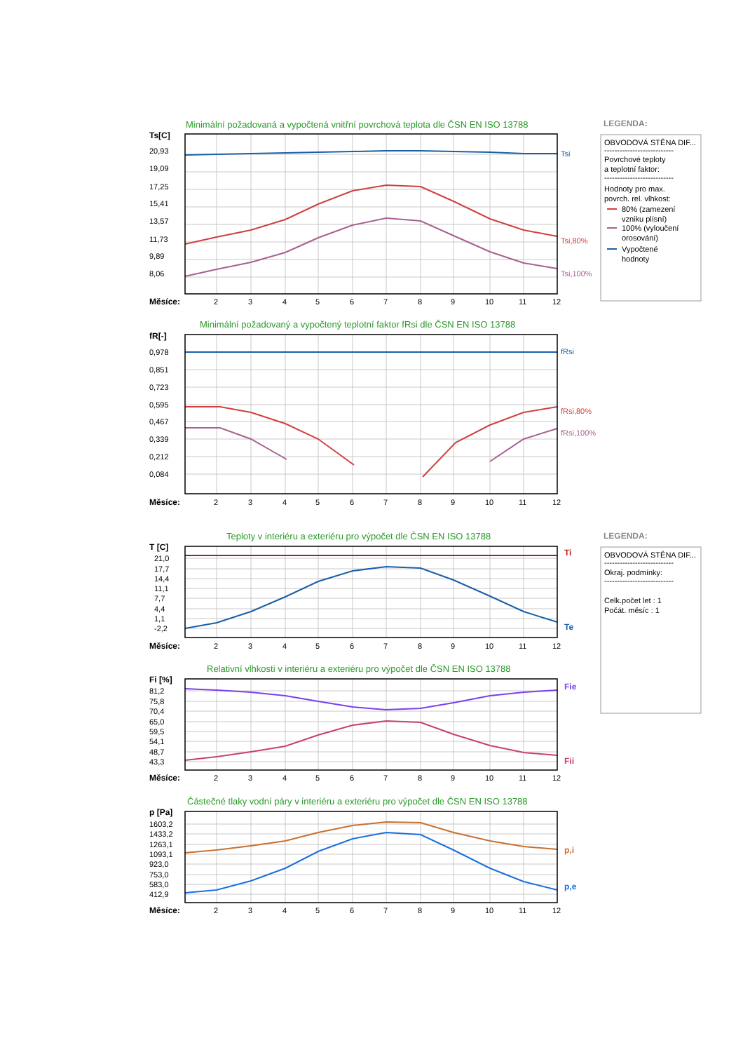Minimální požadovaná a vypočtená vnitřní povrchová teplota dle ČSN EN ISO 13788
Ts[C]
20,93
19,09
17,25
15,41
13,57
11,73
9,89
8,06
Tsi
Tsi,80%
Tsi,100%
Měsíce:
2
3
4
5
6
7
8
9
10
11
12
LEGENDA:
OBVODOVÁ STĚNA DIF...
---------------------------
Povrchové teploty
a teplotní faktor:
---------------------------
Hodnoty pro max.
povrch. rel. vlhkost:
80% (zamezení
vzniku plísní)
100% (vyloučení
orosování)
Vypočtené
hodnoty
Minimální požadovaný a vypočtený teplotní faktor fRsi dle ČSN EN ISO 13788
fR[-]
0,978
0,851
0,723
0,595
0,467
0,339
0,212
0,084
fRsi
fRsi,80%
fRsi,100%
Měsíce:
2
3
4
5
6
7
8
9
10
11
12
Teploty v interiéru a exteriéru pro výpočet dle ČSN EN ISO 13788
T [C]
21,0
17,7
14,4
11,1
7,7
4,4
1,1
-2,2
Ti
Te
Měsíce:
2
3
4
5
6
7
8
9
10
11
12
LEGENDA:
OBVODOVÁ STĚNA DIF...
---------------------------
Okraj. podmínky:
---------------------------
Celk.počet let : 1
Počát. měsíc : 1
Relativní vlhkosti v interiéru a exteriéru pro výpočet dle ČSN EN ISO 13788
Fi [%]
81,2
75,8
70,4
65,0
59,5
54,1
48,7
43,3
Fie
Fii
Měsíce:
2
3
4
5
6
7
8
9
10
11
12
Částečné tlaky vodní páry v interiéru a exteriéru pro výpočet dle ČSN EN ISO 13788
p [Pa]
1603,2
1433,2
1263,1
1093,1
923,0
753,0
583,0
412,9
p,i
p,e
Měsíce:
2
3
4
5
6
7
8
9
10
11
12